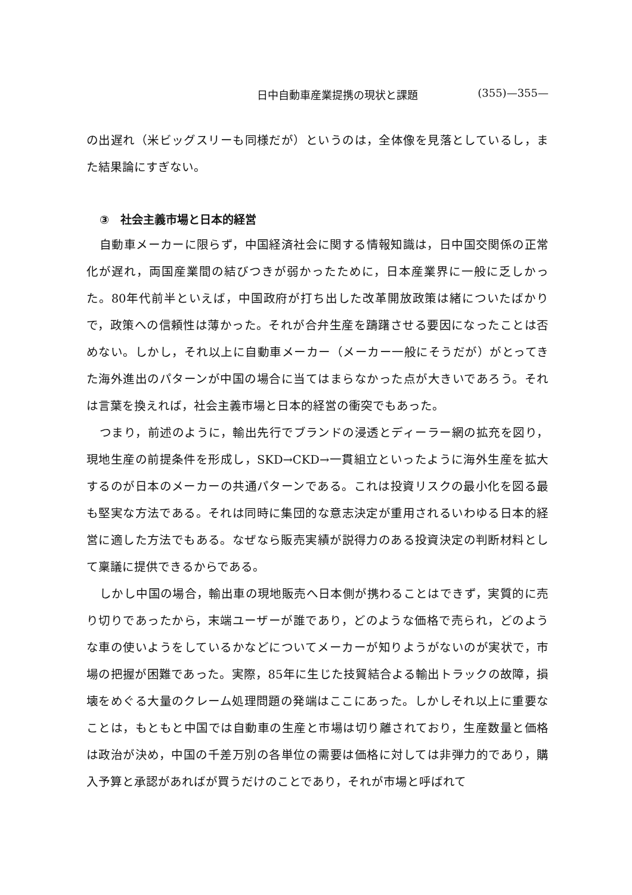日中自動車産業提携の現状と課題 (355)—355—
の出遅れ（米ビッグスリーも同様だが）というのは，全体像を見落としているし，また結果論にすぎない。
③　社会主義市場と日本的経営
自動車メーカーに限らず，中国経済社会に関する情報知識は，日中国交関係の正常化が遅れ，両国産業間の結びつきが弱かったために，日本産業界に一般に乏しかった。80年代前半といえば，中国政府が打ち出した改革開放政策は緒についたばかりで，政策への信頼性は薄かった。それが合弁生産を躊躇させる要因になったことは否めない。しかし，それ以上に自動車メーカー（メーカー一般にそうだが）がとってきた海外進出のパターンが中国の場合に当てはまらなかった点が大きいであろう。それは言葉を換えれば，社会主義市場と日本的経営の衝突でもあった。
つまり，前述のように，輸出先行でブランドの浸透とディーラー網の拡充を図り，現地生産の前提条件を形成し，SKD→CKD→一貫組立といったように海外生産を拡大するのが日本のメーカーの共通パターンである。これは投資リスクの最小化を図る最も堅実な方法である。それは同時に集団的な意志決定が重用されるいわゆる日本的経営に適した方法でもある。なぜなら販売実績が説得力のある投資決定の判断材料として稟議に提供できるからである。
しかし中国の場合，輸出車の現地販売へ日本側が携わることはできず，実質的に売り切りであったから，末端ユーザーが誰であり，どのような価格で売られ，どのような車の使いようをしているかなどについてメーカーが知りようがないのが実状で，市場の把握が困難であった。実際，85年に生じた技貿結合よる輸出トラックの故障，損壊をめぐる大量のクレーム処理問題の発端はここにあった。しかしそれ以上に重要なことは，もともと中国では自動車の生産と市場は切り離されており，生産数量と価格は政治が決め，中国の千差万別の各単位の需要は価格に対しては非弾力的であり，購入予算と承認があればが買うだけのことであり，それが市場と呼ばれて